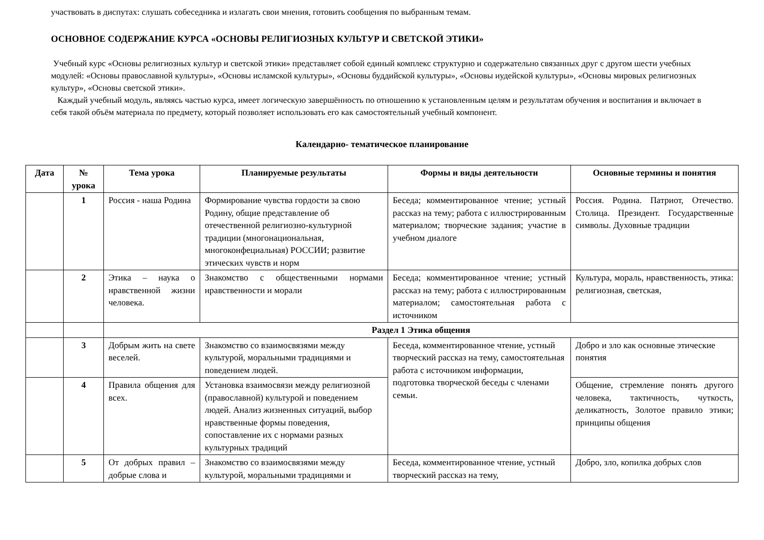участвовать в диспутах: слушать собеседника и излагать свои мнения, готовить сообщения по выбранным темам.
ОСНОВНОЕ СОДЕРЖАНИЕ КУРСА «ОСНОВЫ РЕЛИГИОЗНЫХ КУЛЬТУР И СВЕТСКОЙ ЭТИКИ»
Учебный курс «Основы религиозных культур и светской этики» представляет собой единый комплекс структурно и содержательно связанных друг с другом шести учебных модулей: «Основы православной культуры», «Основы исламской культуры», «Основы буддийской культуры», «Основы иудейской культуры», «Основы мировых религиозных культур», «Основы светской этики».
Каждый учебный модуль, являясь частью курса, имеет логическую завершённость по отношению к установленным целям и результатам обучения и воспитания и включает в себя такой объём материала по предмету, который позволяет использовать его как самостоятельный учебный компонент.
Календарно- тематическое планирование
| Дата | № урока | Тема урока | Планируемые результаты | Формы и виды деятельности | Основные термины и понятия |
| --- | --- | --- | --- | --- | --- |
| | 1 | Россия - наша Родина | Формирование чувства гордости за свою Родину, общие представление об отечественной религиозно-культурной традиции (многонациональная, многоконфециальная) РОССИИ; развитие этических чувств и норм | Беседа; комментированное чтение; устный рассказ на тему; работа с иллюстрированным материалом; творческие задания; участие в учебном диалоге | Россия. Родина. Патриот, Отечество. Столица. Президент. Государственные символы. Духовные традиции |
| | 2 | Этика – наука о нравственной жизни человека. | Знакомство с общественными нормами нравственности и морали | Беседа; комментированное чтение; устный рассказ на тему; работа с иллюстрированным материалом; самостоятельная работа с источником | Культура, мораль, нравственность, этика: религиозная, светская, |
| | | Раздел 1 Этика общения | | | |
| | 3 | Добрым жить на свете веселей. | Знакомство со взаимосвязями между культурой, моральными традициями и поведением людей. | Беседа, комментированное чтение, устный творческий рассказ на тему, самостоятельная работа с источником информации, подготовка творческой беседы с членами семьи. | Добро и зло как основные этические понятия |
| | 4 | Правила общения для всех. | Установка взаимосвязи между религиозной (православной) культурой и поведением людей. Анализ жизненных ситуаций, выбор нравственные формы поведения, сопоставление их с нормами разных культурных традиций | | Общение, стремление понять другого человека, тактичность, чуткость, деликатность, Золотое правило этики; принципы общения |
| | 5 | От добрых правил – добрые слова и | Знакомство со взаимосвязями между культурой, моральными традициями и | Беседа, комментированное чтение, устный творческий рассказ на тему, | Добро, зло, копилка добрых слов |